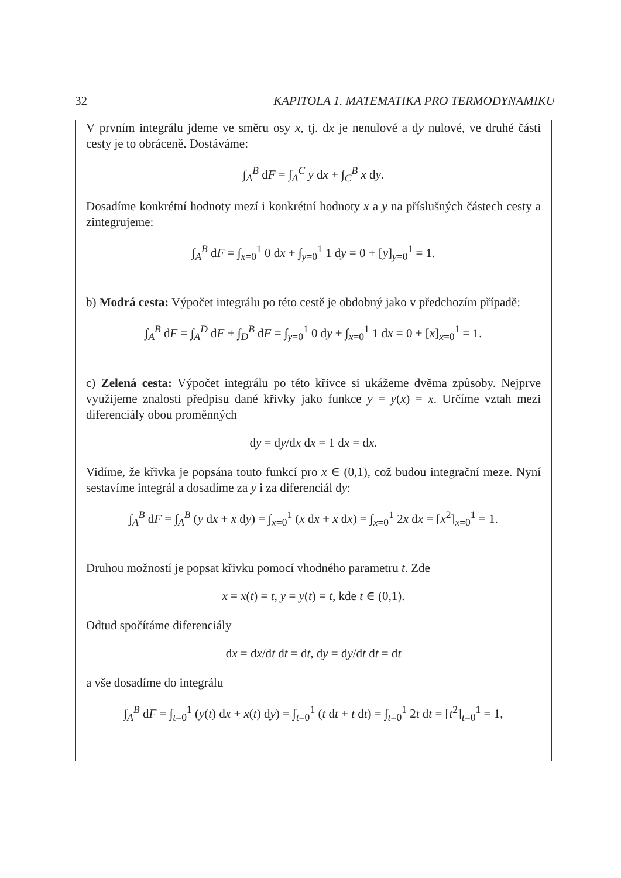32 KAPITOLA 1. MATEMATIKA PRO TERMODYNAMIKU
V prvním integrálu jdeme ve směru osy x, tj. dx je nenulové a dy nulové, ve druhé části cesty je to obráceně. Dostáváme:
∫<sub>A</sub><sup>B</sup> dF = ∫<sub>A</sub><sup>C</sup> y dx + ∫<sub>C</sub><sup>B</sup> x dy.
Dosadíme konkrétní hodnoty mezí i konkrétní hodnoty x a y na příslušných částech cesty a zintegrujeme:
∫<sub>A</sub><sup>B</sup> dF = ∫<sub>x=0</sub><sup>1</sup> 0 dx + ∫<sub>y=0</sub><sup>1</sup> 1 dy = 0 + [y]<sub>y=0</sub><sup>1</sup> = 1.
b) Modrá cesta: Výpočet integrálu po této cestě je obdobný jako v předchozím případě:
∫<sub>A</sub><sup>B</sup> dF = ∫<sub>A</sub><sup>D</sup> dF + ∫<sub>D</sub><sup>B</sup> dF = ∫<sub>y=0</sub><sup>1</sup> 0 dy + ∫<sub>x=0</sub><sup>1</sup> 1 dx = 0 + [x]<sub>x=0</sub><sup>1</sup> = 1.
c) Zelená cesta: Výpočet integrálu po této křivce si ukážeme dvěma způsoby. Nejprve využijeme znalosti předpisu dané křivky jako funkce y = y(x) = x. Určíme vztah mezi diferenciály obou proměnných
dy = dy/dx dx = 1 dx = dx.
Vidíme, že křivka je popsána touto funkcí pro x ∈ (0,1), což budou integrační meze. Nyní sestavíme integrál a dosadíme za y i za diferenciál dy:
∫<sub>A</sub><sup>B</sup> dF = ∫<sub>A</sub><sup>B</sup> (y dx + x dy) = ∫<sub>x=0</sub><sup>1</sup> (x dx + x dx) = ∫<sub>x=0</sub><sup>1</sup> 2x dx = [x<sup>2</sup>]<sub>x=0</sub><sup>1</sup> = 1.
Druhou možností je popsat křivku pomocí vhodného parametru t. Zde
x = x(t) = t, y = y(t) = t, kde t ∈ (0,1).
Odtud spočítáme diferenciály
dx = dx/dt dt = dt, dy = dy/dt dt = dt
a vše dosadíme do integrálu
∫<sub>A</sub><sup>B</sup> dF = ∫<sub>t=0</sub><sup>1</sup> (y(t) dx + x(t) dy) = ∫<sub>t=0</sub><sup>1</sup> (t dt + t dt) = ∫<sub>t=0</sub><sup>1</sup> 2t dt = [t<sup>2</sup>]<sub>t=0</sub><sup>1</sup> = 1,